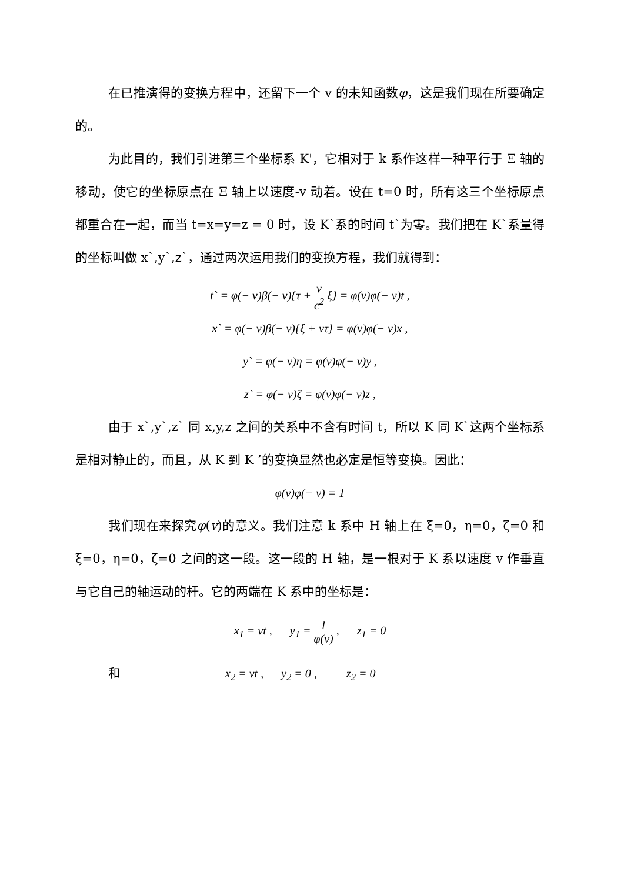在已推演得的变换方程中，还留下一个 v 的未知函数φ，这是我们现在所要确定的。
为此目的，我们引进第三个坐标系 K'，它相对于 k 系作这样一种平行于 Ξ 轴的移动，使它的坐标原点在 Ξ 轴上以速度-v 动着。设在 t=0 时，所有这三个坐标原点都重合在一起，而当 t=x=y=z = 0 时，设 K`系的时间 t`为零。我们把在 K`系量得的坐标叫做 x`,y`,z`，通过两次运用我们的变换方程，我们就得到：
t` = φ(− v)β(− v){τ + v c<sup>2</sup> ξ} = φ(v)φ(− v)t ,
x` = φ(− v)β(− v){ξ + vτ} = φ(v)φ(− v)x ,
y` = φ(− v)η = φ(v)φ(− v)y ,
z` = φ(− v)ζ = φ(v)φ(− v)z ,
由于 x`,y`,z` 同 x,y,z 之间的关系中不含有时间 t，所以 K 同 K`这两个坐标系是相对静止的，而且，从 K 到 K ’的变换显然也必定是恒等变换。因此：
φ(v)φ(− v) = 1
我们现在来探究φ(v)的意义。我们注意 k 系中 H 轴上在 ξ=0，η=0，ζ=0 和 ξ=0，η=0，ζ=0 之间的这一段。这一段的 H 轴，是一根对于 K 系以速度 v 作垂直与它自己的轴运动的杆。它的两端在 K 系中的坐标是：
x<sub>1</sub> = vt , y<sub>1</sub> = l φ(v) , z<sub>1</sub> = 0
和 x<sub>2</sub> = vt , y<sub>2</sub> = 0 , z<sub>2</sub> = 0